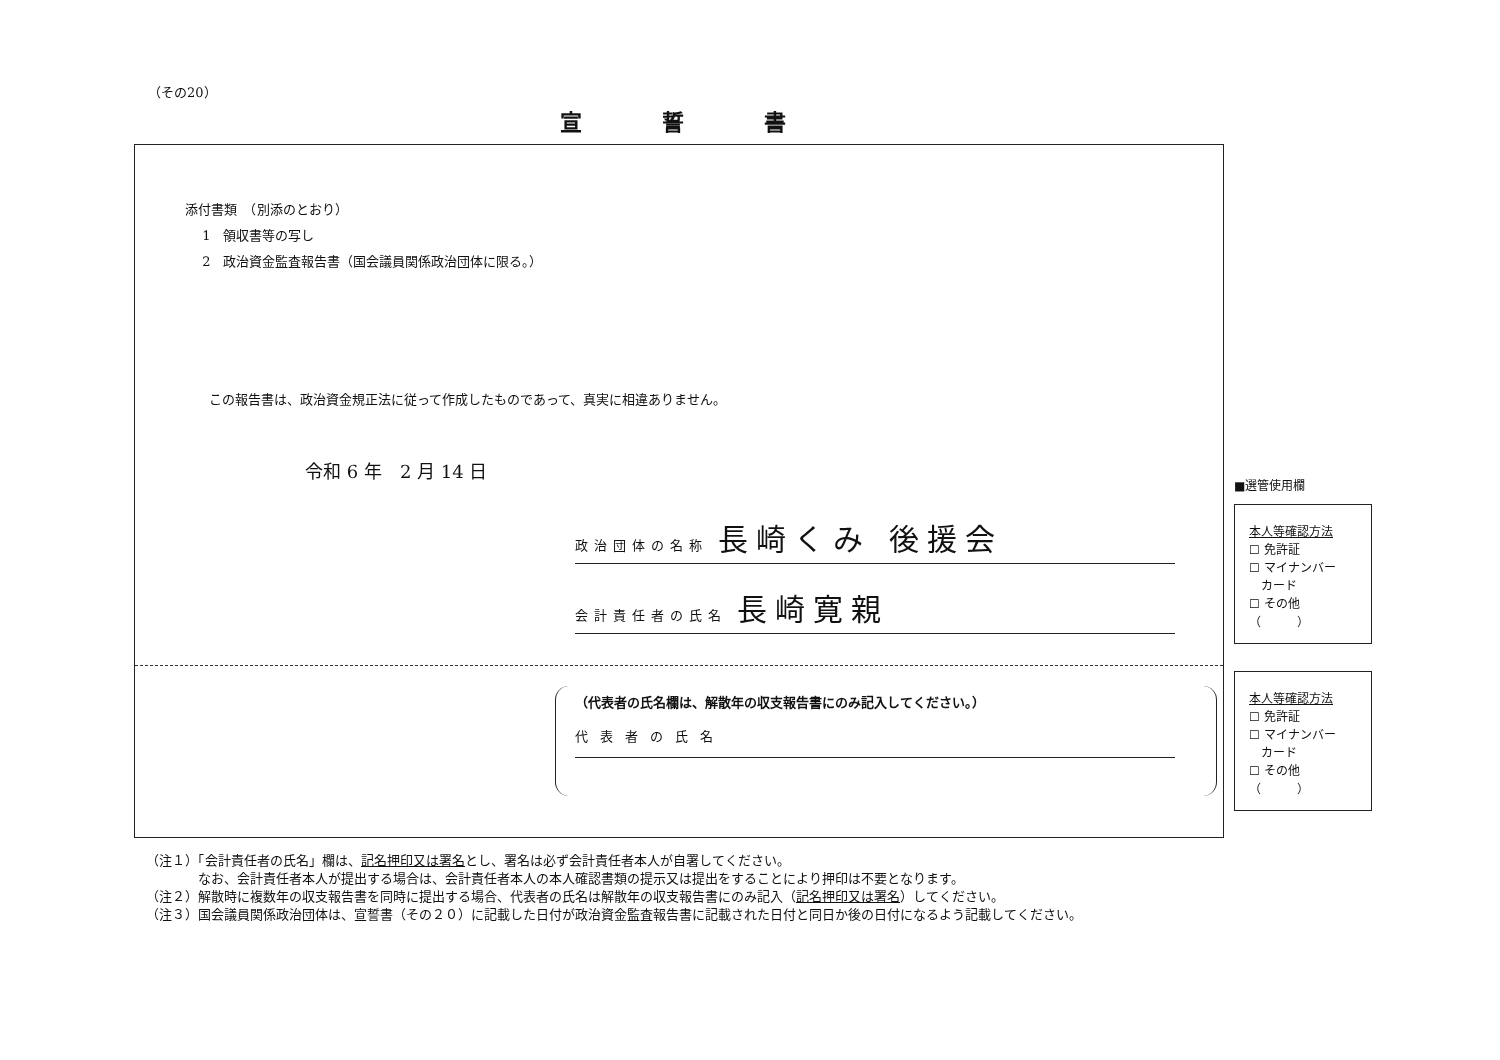（その20）
宣誓書
添付書類　（別添のとおり）
　 1　領収書等の写し
　 2　政治資金監査報告書（国会議員関係政治団体に限る。）
この報告書は、政治資金規正法に従って作成したものであって、真実に相違ありません。
令和 6 年　2 月 14 日
政治団体の名称 長崎くみ 後援会
会計責任者の氏名 長崎寛親
（代表者の氏名欄は、解散年の収支報告書にのみ記入してください。）
代表者の氏名
■選管使用欄
本人等確認方法
☐ 免許証
☐ マイナンバー
　カード
☐ その他
（　　　）
本人等確認方法
☐ 免許証
☐ マイナンバー
　カード
☐ その他
（　　　）
（注１）「会計責任者の氏名」欄は、記名押印又は署名とし、署名は必ず会計責任者本人が自署してください。
　　　　なお、会計責任者本人が提出する場合は、会計責任者本人の本人確認書類の提示又は提出をすることにより押印は不要となります。
（注２）解散時に複数年の収支報告書を同時に提出する場合、代表者の氏名は解散年の収支報告書にのみ記入（記名押印又は署名）してください。
（注３）国会議員関係政治団体は、宣誓書（その２０）に記載した日付が政治資金監査報告書に記載された日付と同日か後の日付になるよう記載してください。